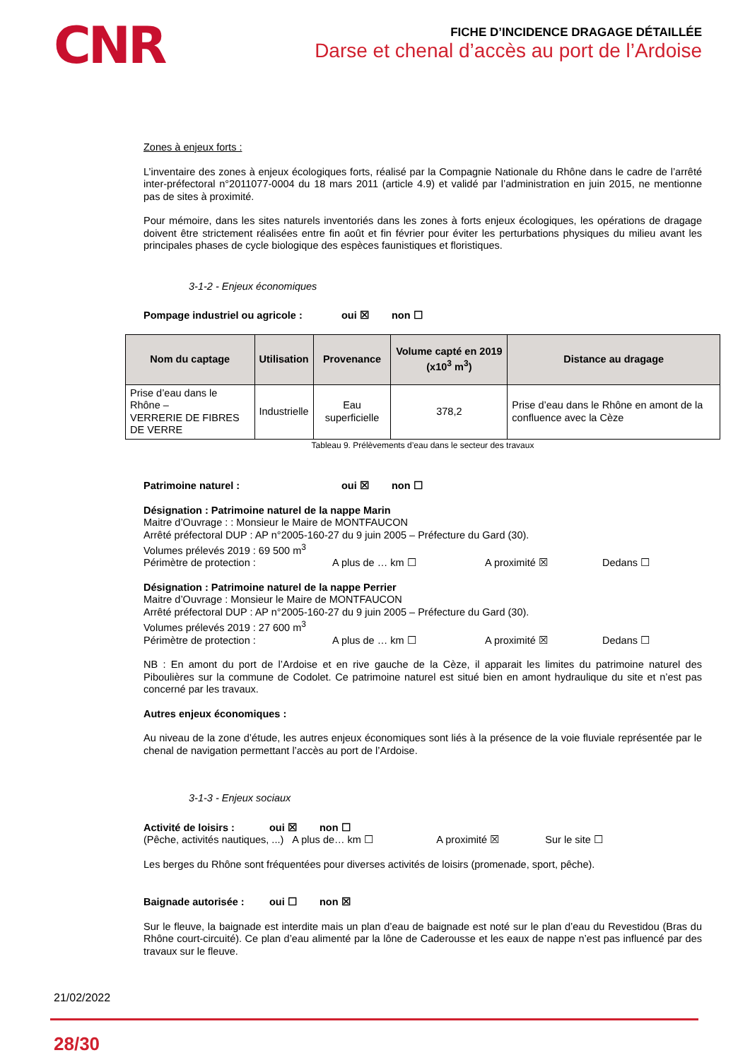CNR
FICHE D’INCIDENCE DRAGAGE DÉTAILLÉE
Darse et chenal d’accès au port de l’Ardoise
Zones à enjeux forts :
L’inventaire des zones à enjeux écologiques forts, réalisé par la Compagnie Nationale du Rhône dans le cadre de l’arrêté inter-préfectoral n°2011077-0004 du 18 mars 2011 (article 4.9) et validé par l’administration en juin 2015, ne mentionne pas de sites à proximité.
Pour mémoire, dans les sites naturels inventoriés dans les zones à forts enjeux écologiques, les opérations de dragage doivent être strictement réalisées entre fin août et fin février pour éviter les perturbations physiques du milieu avant les principales phases de cycle biologique des espèces faunistiques et floristiques.
3-1-2 - Enjeux économiques
Pompage industriel ou agricole : oui ☒ non ☐
| Nom du captage | Utilisation | Provenance | Volume capté en 2019 (x10<sup>3</sup> m<sup>3</sup>) | Distance au dragage |
| --- | --- | --- | --- | --- |
| Prise d’eau dans le Rhône – VERRERIE DE FIBRES DE VERRE | Industrielle | Eau superficielle | 378,2 | Prise d’eau dans le Rhône en amont de la confluence avec la Cèze |
Tableau 9. Prélèvements d’eau dans le secteur des travaux
Patrimoine naturel : oui ☒ non ☐
Désignation : Patrimoine naturel de la nappe Marin
Maitre d’Ouvrage : : Monsieur le Maire de MONTFAUCON
Arrêté préfectoral DUP : AP n°2005-160-27 du 9 juin 2005 – Préfecture du Gard (30).
Volumes prélevés 2019 : 69 500 m<sup>3</sup>
Périmètre de protection : A plus de … km ☐ A proximité ☒ Dedans ☐
Désignation : Patrimoine naturel de la nappe Perrier
Maitre d’Ouvrage : Monsieur le Maire de MONTFAUCON
Arrêté préfectoral DUP : AP n°2005-160-27 du 9 juin 2005 – Préfecture du Gard (30).
Volumes prélevés 2019 : 27 600 m<sup>3</sup>
Périmètre de protection : A plus de … km ☐ A proximité ☒ Dedans ☐
NB : En amont du port de l’Ardoise et en rive gauche de la Cèze, il apparait les limites du patrimoine naturel des Piboulières sur la commune de Codolet. Ce patrimoine naturel est situé bien en amont hydraulique du site et n’est pas concerné par les travaux.
Autres enjeux économiques :
Au niveau de la zone d’étude, les autres enjeux économiques sont liés à la présence de la voie fluviale représentée par le chenal de navigation permettant l’accès au port de l’Ardoise.
3-1-3 - Enjeux sociaux
Activité de loisirs : oui ☒ non ☐
(Pêche, activités nautiques, ...) A plus de… km ☐ A proximité ☒ Sur le site ☐
Les berges du Rhône sont fréquentées pour diverses activités de loisirs (promenade, sport, pêche).
Baignade autorisée : oui ☐ non ☒
Sur le fleuve, la baignade est interdite mais un plan d’eau de baignade est noté sur le plan d’eau du Revestidou (Bras du Rhône court-circuité). Ce plan d’eau alimenté par la lône de Caderousse et les eaux de nappe n’est pas influencé par des travaux sur le fleuve.
21/02/2022
28/30